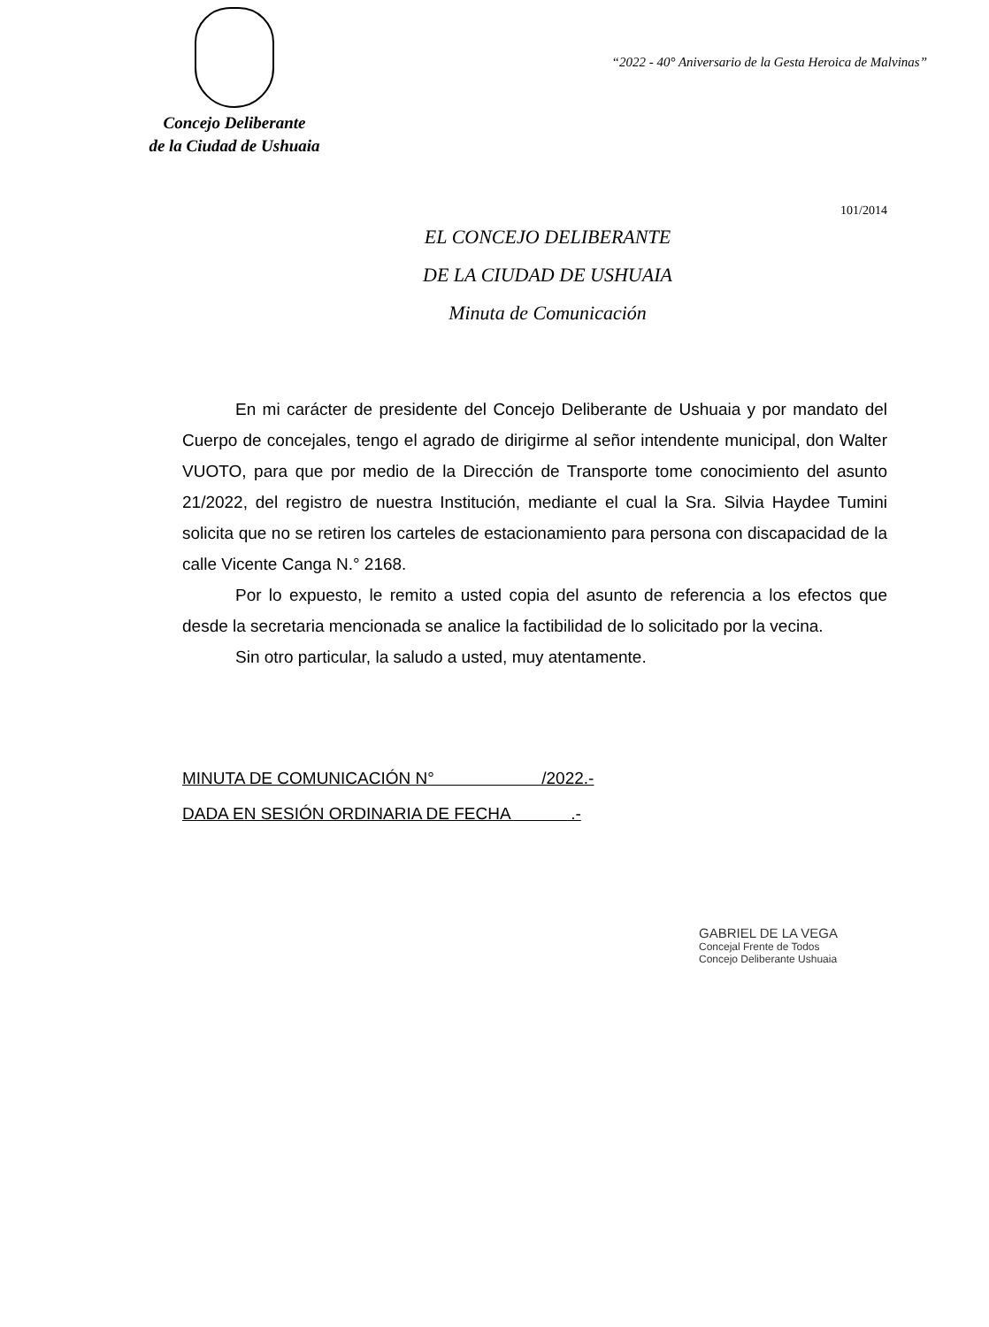Concejo Deliberante
de la Ciudad de Ushuaia
“2022 - 40° Aniversario de la Gesta Heroica de Malvinas”
101/2014
EL CONCEJO DELIBERANTE
DE LA CIUDAD DE USHUAIA
Minuta de Comunicación
En mi carácter de presidente del Concejo Deliberante de Ushuaia y por mandato del Cuerpo de concejales, tengo el agrado de dirigirme al señor intendente municipal, don Walter VUOTO, para que por medio de la Dirección de Transporte tome conocimiento del asunto 21/2022, del registro de nuestra Institución, mediante el cual la Sra. Silvia Haydee Tumini solicita que no se retiren los carteles de estacionamiento para persona con discapacidad de la calle Vicente Canga N.° 2168.
Por lo expuesto, le remito a usted copia del asunto de referencia a los efectos que desde la secretaria mencionada se analice la factibilidad de lo solicitado por la vecina.
Sin otro particular, la saludo a usted, muy atentamente.
MINUTA DE COMUNICACIÓN N° /2022.-
DADA EN SESIÓN ORDINARIA DE FECHA .-
GABRIEL DE LA VEGA
Concejal Frente de Todos
Concejo Deliberante Ushuaia